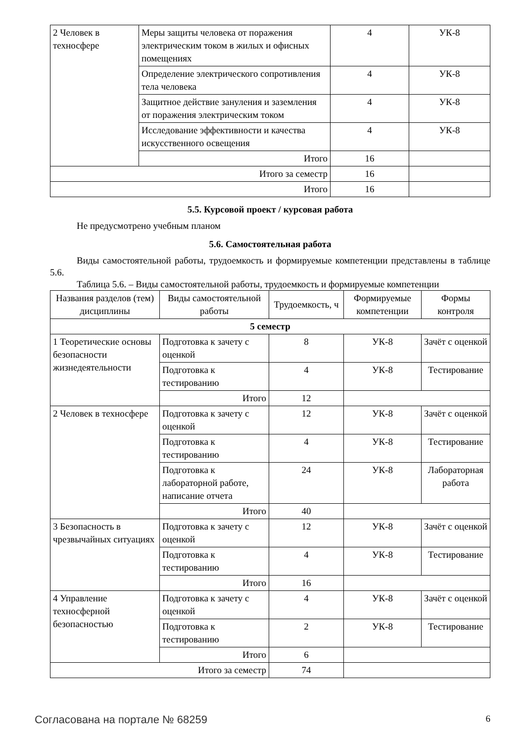| 2 Человек в техносфере | Меры защиты человека от поражения электрическим током в жилых и офисных помещениях | 4 | УК-8 |
| | Определение электрического сопротивления тела человека | 4 | УК-8 |
| | Защитное действие зануления и заземления от поражения электрическим током | 4 | УК-8 |
| | Исследование эффективности и качества искусственного освещения | 4 | УК-8 |
| | Итого | 16 | |
| Итого за семестр | | 16 | |
| Итого | | 16 | |
5.5. Курсовой проект / курсовая работа
Не предусмотрено учебным планом
5.6. Самостоятельная работа
Виды самостоятельной работы, трудоемкость и формируемые компетенции представлены в таблице 5.6.
Таблица 5.6. – Виды самостоятельной работы, трудоемкость и формируемые компетенции
| Названия разделов (тем) дисциплины | Виды самостоятельной работы | Трудоемкость, ч | Формируемые компетенции | Формы контроля |
| --- | --- | --- | --- | --- |
| 5 семестр | | | | |
| 1 Теоретические основы безопасности жизнедеятельности | Подготовка к зачету с оценкой | 8 | УК-8 | Зачёт с оценкой |
| | Подготовка к тестированию | 4 | УК-8 | Тестирование |
| | Итого | 12 | | |
| 2 Человек в техносфере | Подготовка к зачету с оценкой | 12 | УК-8 | Зачёт с оценкой |
| | Подготовка к тестированию | 4 | УК-8 | Тестирование |
| | Подготовка к лабораторной работе, написание отчета | 24 | УК-8 | Лабораторная работа |
| | Итого | 40 | | |
| 3 Безопасность в чрезвычайных ситуациях | Подготовка к зачету с оценкой | 12 | УК-8 | Зачёт с оценкой |
| | Подготовка к тестированию | 4 | УК-8 | Тестирование |
| | Итого | 16 | | |
| 4 Управление техносферной безопасностью | Подготовка к зачету с оценкой | 4 | УК-8 | Зачёт с оценкой |
| | Подготовка к тестированию | 2 | УК-8 | Тестирование |
| | Итого | 6 | | |
| Итого за семестр | | 74 | | |
Согласована на портале № 68259 6